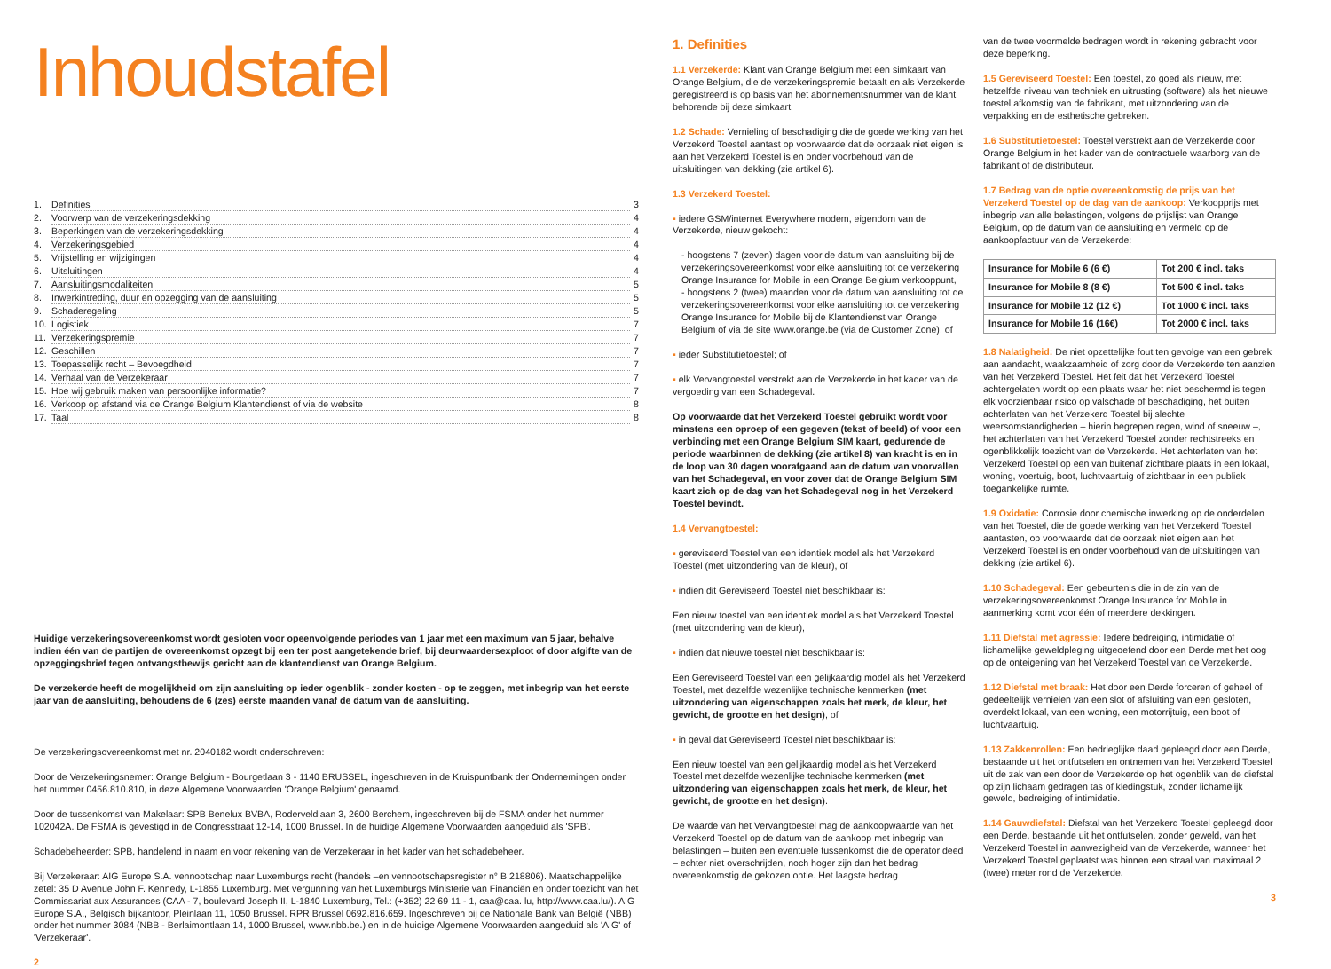Inhoudstafel
1. Definities 3
2. Voorwerp van de verzekeringsdekking 4
3. Beperkingen van de verzekeringsdekking 4
4. Verzekeringsgebied 4
5. Vrijstelling en wijzigingen 4
6. Uitsluitingen 4
7. Aansluitingsmodaliteiten 5
8. Inwerkintreding, duur en opzegging van de aansluiting 5
9. Schaderegeling 5
10. Logistiek 7
11. Verzekeringspremie 7
12. Geschillen 7
13. Toepasselijk recht – Bevoegdheid 7
14. Verhaal van de Verzekeraar 7
15. Hoe wij gebruik maken van persoonlijke informatie? 7
16. Verkoop op afstand via de Orange Belgium Klantendienst of via de website 8
17. Taal 8
Huidige verzekeringsovereenkomst wordt gesloten voor opeenvolgende periodes van 1 jaar met een maximum van 5 jaar, behalve indien één van de partijen de overeenkomst opzegt bij een ter post aangetekende brief, bij deurwaardersexploot of door afgifte van de opzeggingsbrief tegen ontvangstbewijs gericht aan de klantendienst van Orange Belgium.
De verzekerde heeft de mogelijkheid om zijn aansluiting op ieder ogenblik - zonder kosten - op te zeggen, met inbegrip van het eerste jaar van de aansluiting, behoudens de 6 (zes) eerste maanden vanaf de datum van de aansluiting.
De verzekeringsovereenkomst met nr. 2040182 wordt onderschreven:
Door de Verzekeringsnemer: Orange Belgium - Bourgetlaan 3 - 1140 BRUSSEL, ingeschreven in de Kruispuntbank der Ondernemingen onder het nummer 0456.810.810, in deze Algemene Voorwaarden 'Orange Belgium' genaamd.
Door de tussenkomst van Makelaar: SPB Benelux BVBA, Roderveldlaan 3, 2600 Berchem, ingeschreven bij de FSMA onder het nummer 102042A. De FSMA is gevestigd in de Congresstraat 12-14, 1000 Brussel. In de huidige Algemene Voorwaarden aangeduid als 'SPB'.
Schadebeheerder: SPB, handelend in naam en voor rekening van de Verzekeraar in het kader van het schadebeheer.
Bij Verzekeraar: AIG Europe S.A. vennootschap naar Luxemburgs recht (handels –en vennootschapsregister n° B 218806). Maatschappelijke zetel: 35 D Avenue John F. Kennedy, L-1855 Luxemburg. Met vergunning van het Luxemburgs Ministerie van Financiën en onder toezicht van het Commissariat aux Assurances (CAA - 7, boulevard Joseph II, L-1840 Luxemburg, Tel.: (+352) 22 69 11 - 1, caa@caa. lu, http://www.caa.lu/). AIG Europe S.A., Belgisch bijkantoor, Pleinlaan 11, 1050 Brussel. RPR Brussel 0692.816.659. Ingeschreven bij de Nationale Bank van België (NBB) onder het nummer 3084 (NBB - Berlaimontlaan 14, 1000 Brussel, www.nbb.be.) en in de huidige Algemene Voorwaarden aangeduid als 'AIG' of 'Verzekeraar'.
2
1. Definities
1.1 Verzekerde: Klant van Orange Belgium met een simkaart van Orange Belgium, die de verzekeringspremie betaalt en als Verzekerde geregistreerd is op basis van het abonnementsnummer van de klant behorende bij deze simkaart.
1.2 Schade: Vernieling of beschadiging die de goede werking van het Verzekerd Toestel aantast op voorwaarde dat de oorzaak niet eigen is aan het Verzekerd Toestel is en onder voorbehoud van de uitsluitingen van dekking (zie artikel 6).
1.3 Verzekerd Toestel:
▪ iedere GSM/internet Everywhere modem, eigendom van de Verzekerde, nieuw gekocht:
- hoogstens 7 (zeven) dagen voor de datum van aansluiting bij de verzekeringsovereenkomst voor elke aansluiting tot de verzekering Orange Insurance for Mobile in een Orange Belgium verkooppunt,
- hoogstens 2 (twee) maanden voor de datum van aansluiting tot de verzekeringsovereenkomst voor elke aansluiting tot de verzekering Orange Insurance for Mobile bij de Klantendienst van Orange Belgium of via de site www.orange.be (via de Customer Zone); of
▪ ieder Substitutietoestel; of
▪ elk Vervangtoestel verstrekt aan de Verzekerde in het kader van de vergoeding van een Schadegeval.
Op voorwaarde dat het Verzekerd Toestel gebruikt wordt voor minstens een oproep of een gegeven (tekst of beeld) of voor een verbinding met een Orange Belgium SIM kaart, gedurende de periode waarbinnen de dekking (zie artikel 8) van kracht is en in de loop van 30 dagen voorafgaand aan de datum van voorvallen van het Schadegeval, en voor zover dat de Orange Belgium SIM kaart zich op de dag van het Schadegeval nog in het Verzekerd Toestel bevindt.
1.4 Vervangtoestel:
▪ gereviseerd Toestel van een identiek model als het Verzekerd Toestel (met uitzondering van de kleur), of
▪ indien dit Gereviseerd Toestel niet beschikbaar is:
Een nieuw toestel van een identiek model als het Verzekerd Toestel (met uitzondering van de kleur),
▪ indien dat nieuwe toestel niet beschikbaar is:
Een Gereviseerd Toestel van een gelijkaardig model als het Verzekerd Toestel, met dezelfde wezenlijke technische kenmerken (met uitzondering van eigenschappen zoals het merk, de kleur, het gewicht, de grootte en het design), of
▪ in geval dat Gereviseerd Toestel niet beschikbaar is:
Een nieuw toestel van een gelijkaardig model als het Verzekerd Toestel met dezelfde wezenlijke technische kenmerken (met uitzondering van eigenschappen zoals het merk, de kleur, het gewicht, de grootte en het design).
De waarde van het Vervangtoestel mag de aankoopwaarde van het Verzekerd Toestel op de datum van de aankoop met inbegrip van belastingen – buiten een eventuele tussenkomst die de operator deed – echter niet overschrijden, noch hoger zijn dan het bedrag overeenkomstig de gekozen optie. Het laagste bedrag
van de twee voormelde bedragen wordt in rekening gebracht voor deze beperking.
1.5 Gereviseerd Toestel: Een toestel, zo goed als nieuw, met hetzelfde niveau van techniek en uitrusting (software) als het nieuwe toestel afkomstig van de fabrikant, met uitzondering van de verpakking en de esthetische gebreken.
1.6 Substitutietoestel: Toestel verstrekt aan de Verzekerde door Orange Belgium in het kader van de contractuele waarborg van de fabrikant of de distributeur.
1.7 Bedrag van de optie overeenkomstig de prijs van het Verzekerd Toestel op de dag van de aankoop: Verkoopprijs met inbegrip van alle belastingen, volgens de prijslijst van Orange Belgium, op de datum van de aansluiting en vermeld op de aankoopfactuur van de Verzekerde:
| Insurance for Mobile 6 (6 €) | Tot 200 € incl. taks |
| Insurance for Mobile 8 (8 €) | Tot 500 € incl. taks |
| Insurance for Mobile 12 (12 €) | Tot 1000 € incl. taks |
| Insurance for Mobile 16 (16€) | Tot 2000 € incl. taks |
1.8 Nalatigheid: De niet opzettelijke fout ten gevolge van een gebrek aan aandacht, waakzaamheid of zorg door de Verzekerde ten aanzien van het Verzekerd Toestel. Het feit dat het Verzekerd Toestel achtergelaten wordt op een plaats waar het niet beschermd is tegen elk voorzienbaar risico op valschade of beschadiging, het buiten achterlaten van het Verzekerd Toestel bij slechte weersomstandigheden – hierin begrepen regen, wind of sneeuw –, het achterlaten van het Verzekerd Toestel zonder rechtstreeks en ogenblikkelijk toezicht van de Verzekerde. Het achterlaten van het Verzekerd Toestel op een van buitenaf zichtbare plaats in een lokaal, woning, voertuig, boot, luchtvaartuig of zichtbaar in een publiek toegankelijke ruimte.
1.9 Oxidatie: Corrosie door chemische inwerking op de onderdelen van het Toestel, die de goede werking van het Verzekerd Toestel aantasten, op voorwaarde dat de oorzaak niet eigen aan het Verzekerd Toestel is en onder voorbehoud van de uitsluitingen van dekking (zie artikel 6).
1.10 Schadegeval: Een gebeurtenis die in de zin van de verzekeringsovereenkomst Orange Insurance for Mobile in aanmerking komt voor één of meerdere dekkingen.
1.11 Diefstal met agressie: Iedere bedreiging, intimidatie of lichamelijke geweldpleging uitgeoefend door een Derde met het oog op de onteigening van het Verzekerd Toestel van de Verzekerde.
1.12 Diefstal met braak: Het door een Derde forceren of geheel of gedeeltelijk vernielen van een slot of afsluiting van een gesloten, overdekt lokaal, van een woning, een motorrijtuig, een boot of luchtvaartuig.
1.13 Zakkenrollen: Een bedrieglijke daad gepleegd door een Derde, bestaande uit het ontfutselen en ontnemen van het Verzekerd Toestel uit de zak van een door de Verzekerde op het ogenblik van de diefstal op zijn lichaam gedragen tas of kledingstuk, zonder lichamelijk geweld, bedreiging of intimidatie.
1.14 Gauwdiefstal: Diefstal van het Verzekerd Toestel gepleegd door een Derde, bestaande uit het ontfutselen, zonder geweld, van het Verzekerd Toestel in aanwezigheid van de Verzekerde, wanneer het Verzekerd Toestel geplaatst was binnen een straal van maximaal 2 (twee) meter rond de Verzekerde.
3